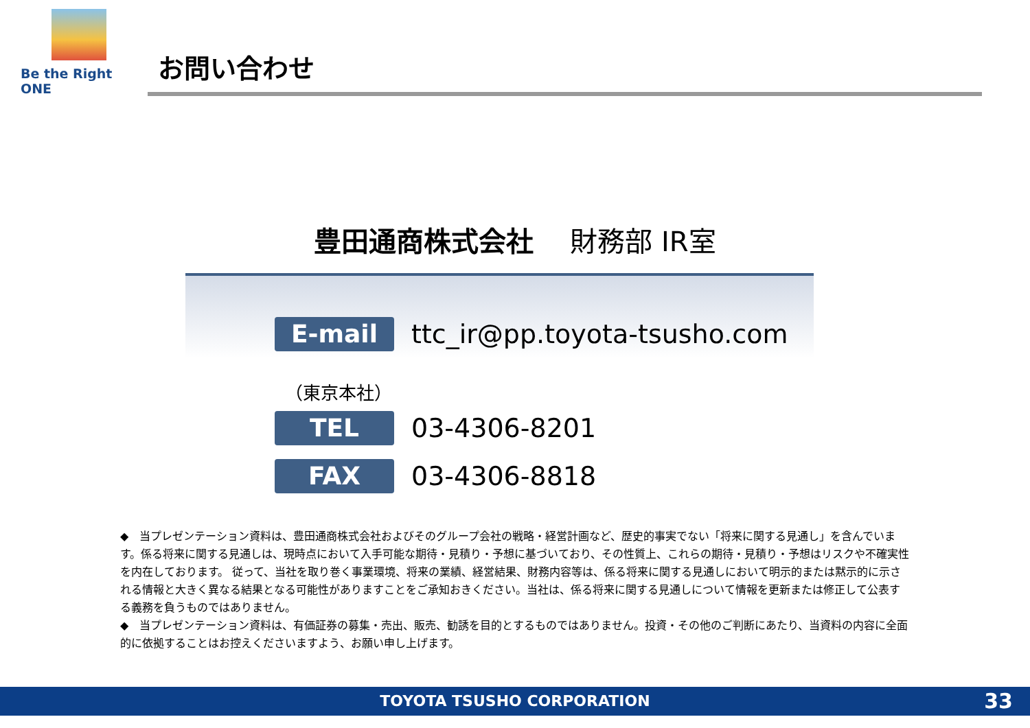Be the Right ONE
お問い合わせ
豊田通商株式会社　 財務部 IR室
E-mail
ttc_ir@pp.toyota-tsusho.com
（東京本社）
TEL
03-4306-8201
FAX
03-4306-8818
◆　当プレゼンテーション資料は、豊田通商株式会社およびそのグループ会社の戦略・経営計画など、歴史的事実でない「将来に関する見通し」を含んでいます。係る将来に関する見通しは、現時点において入手可能な期待・見積り・予想に基づいており、その性質上、これらの期待・見積り・予想はリスクや不確実性を内在しております。 従って、当社を取り巻く事業環境、将来の業績、経営結果、財務内容等は、係る将来に関する見通しにおいて明示的または黙示的に示される情報と大きく異なる結果となる可能性がありますことをご承知おきください。当社は、係る将来に関する見通しについて情報を更新または修正して公表する義務を負うものではありません。
◆　当プレゼンテーション資料は、有価証券の募集・売出、販売、勧誘を目的とするものではありません。投資・その他のご判断にあたり、当資料の内容に全面的に依拠することはお控えくださいますよう、お願い申し上げます。
TOYOTA TSUSHO CORPORATION 33